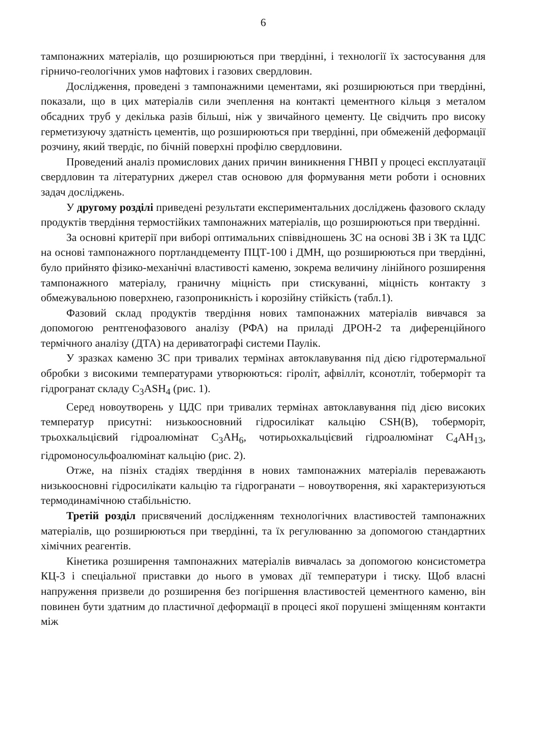6
тампонажних матеріалів, що розширюються при твердінні, і технології їх застосування для гірничо-геологічних умов нафтових і газових свердловин.
Дослідження, проведені з тампонажними цементами, які розширюються при твердінні, показали, що в цих матеріалів сили зчеплення на контакті цементного кільця з металом обсадних труб у декілька разів більші, ніж у звичайного цементу. Це свідчить про високу герметизуючу здатність цементів, що розширюються при твердінні, при обмеженій деформації розчину, який твердіє, по бічній поверхні профілю свердловини.
Проведений аналіз промислових даних причин виникнення ГНВП у процесі експлуатації свердловин та літературних джерел став основою для формування мети роботи і основних задач досліджень.
У другому розділі приведені результати експериментальних досліджень фазового складу продуктів твердіння термостійких тампонажних матеріалів, що розширюються при твердінні.
За основні критерії при виборі оптимальних співвідношень ЗС на основі ЗВ і ЗК та ЦДС на основі тампонажного портландцементу ПЦТ-100 і ДМН, що розширюються при твердінні, було прийнято фізико-механічні властивості каменю, зокрема величину лінійного розширення тампонажного матеріалу, граничну міцність при стискуванні, міцність контакту з обмежувальною поверхнею, газопроникність і корозійну стійкість (табл.1).
Фазовий склад продуктів твердіння нових тампонажних матеріалів вивчався за допомогою рентгенофазового аналізу (РФА) на приладі ДРОН-2 та диференційного термічного аналізу (ДТА) на дериватографі системи Паулік.
У зразках каменю ЗС при тривалих термінах автоклавування під дією гідротермальної обробки з високими температурами утворюються: гіроліт, афвілліт, ксонотліт, тоберморіт та гідрогранат складу C<sub>3</sub>ASH<sub>4</sub> (рис. 1).
Серед новоутворень у ЦДС при тривалих термінах автоклавування під дією високих температур присутні: низькоосновний гідросилікат кальцію CSH(B), тоберморіт, трьохкальцієвий гідроалюмінат C<sub>3</sub>AH<sub>6</sub>, чотирьохкальцієвий гідроалюмінат C<sub>4</sub>AH<sub>13</sub>, гідромоносульфоалюмінат кальцію (рис. 2).
Отже, на пізніх стадіях твердіння в нових тампонажних матеріалів переважають низькоосновні гідросилікати кальцію та гідрогранати – новоутворення, які характеризуються термодинамічною стабільністю.
Третій розділ присвячений дослідженням технологічних властивостей тампонажних матеріалів, що розширюються при твердінні, та їх регулюванню за допомогою стандартних хімічних реагентів.
Кінетика розширення тампонажних матеріалів вивчалась за допомогою консистометра КЦ-3 і спеціальної приставки до нього в умовах дії температури і тиску. Щоб власні напруження призвели до розширення без погіршення властивостей цементного каменю, він повинен бути здатним до пластичної деформації в процесі якої порушені зміщенням контакти між